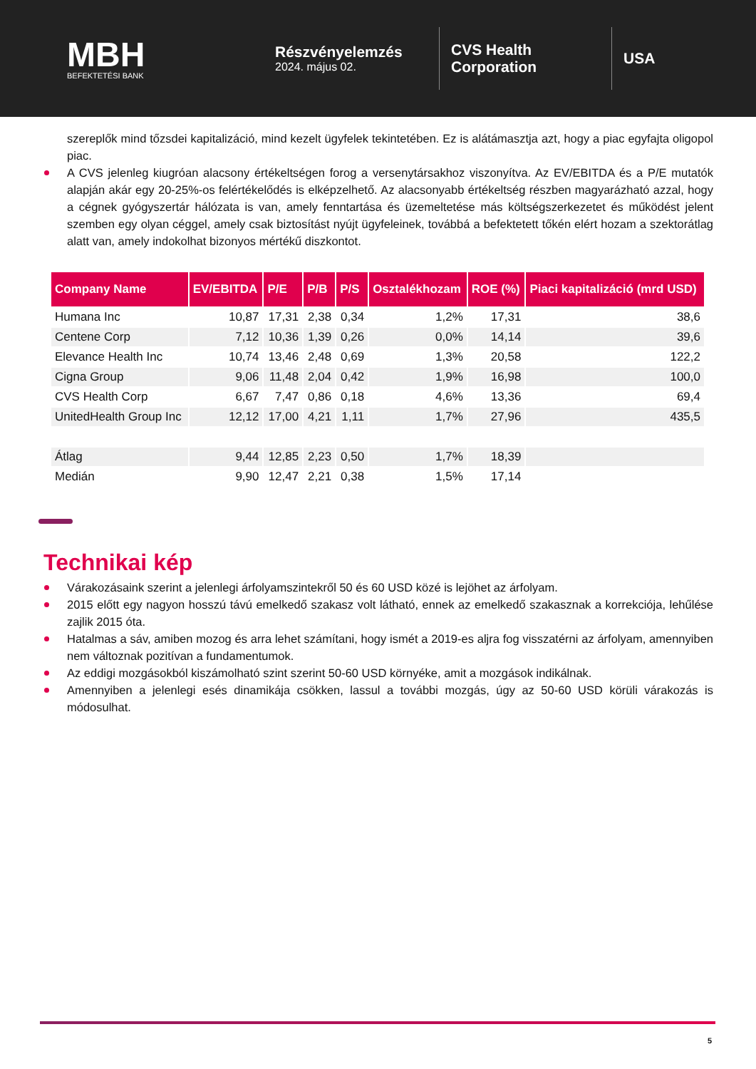MBH
BEFEKTETÉSI BANK
Részvényelemzés
2024. május 02.
CVS Health Corporation
USA
szereplők mind tőzsdei kapitalizáció, mind kezelt ügyfelek tekintetében. Ez is alátámasztja azt, hogy a piac egyfajta oligopol piac.
A CVS jelenleg kiugróan alacsony értékeltségen forog a versenytársakhoz viszonyítva. Az EV/EBITDA és a P/E mutatók alapján akár egy 20-25%-os felértékelődés is elképzelhető. Az alacsonyabb értékeltség részben magyarázható azzal, hogy a cégnek gyógyszertár hálózata is van, amely fenntartása és üzemeltetése más költségszerkezetet és működést jelent szemben egy olyan céggel, amely csak biztosítást nyújt ügyfeleinek, továbbá a befektetett tőkén elért hozam a szektorátlag alatt van, amely indokolhat bizonyos mértékű diszkontot.
| Company Name | EV/EBITDA | P/E | P/B | P/S | Osztalékhozam | ROE (%) | Piaci kapitalizáció (mrd USD) |
| --- | --- | --- | --- | --- | --- | --- | --- |
| Humana Inc | 10,87 | 17,31 | 2,38 | 0,34 | 1,2% | 17,31 | 38,6 |
| Centene Corp | 7,12 | 10,36 | 1,39 | 0,26 | 0,0% | 14,14 | 39,6 |
| Elevance Health Inc | 10,74 | 13,46 | 2,48 | 0,69 | 1,3% | 20,58 | 122,2 |
| Cigna Group | 9,06 | 11,48 | 2,04 | 0,42 | 1,9% | 16,98 | 100,0 |
| CVS Health Corp | 6,67 | 7,47 | 0,86 | 0,18 | 4,6% | 13,36 | 69,4 |
| UnitedHealth Group Inc | 12,12 | 17,00 | 4,21 | 1,11 | 1,7% | 27,96 | 435,5 |
| Átlag | 9,44 | 12,85 | 2,23 | 0,50 | 1,7% | 18,39 | |
| Medián | 9,90 | 12,47 | 2,21 | 0,38 | 1,5% | 17,14 | |
Technikai kép
Várakozásaink szerint a jelenlegi árfolyamszintekről 50 és 60 USD közé is lejöhet az árfolyam.
2015 előtt egy nagyon hosszú távú emelkedő szakasz volt látható, ennek az emelkedő szakasznak a korrekciója, lehűlése zajlik 2015 óta.
Hatalmas a sáv, amiben mozog és arra lehet számítani, hogy ismét a 2019-es aljra fog visszatérni az árfolyam, amennyiben nem változnak pozitívan a fundamentumok.
Az eddigi mozgásokból kiszámolható szint szerint 50-60 USD környéke, amit a mozgások indikálnak.
Amennyiben a jelenlegi esés dinamikája csökken, lassul a további mozgás, úgy az 50-60 USD körüli várakozás is módosulhat.
5